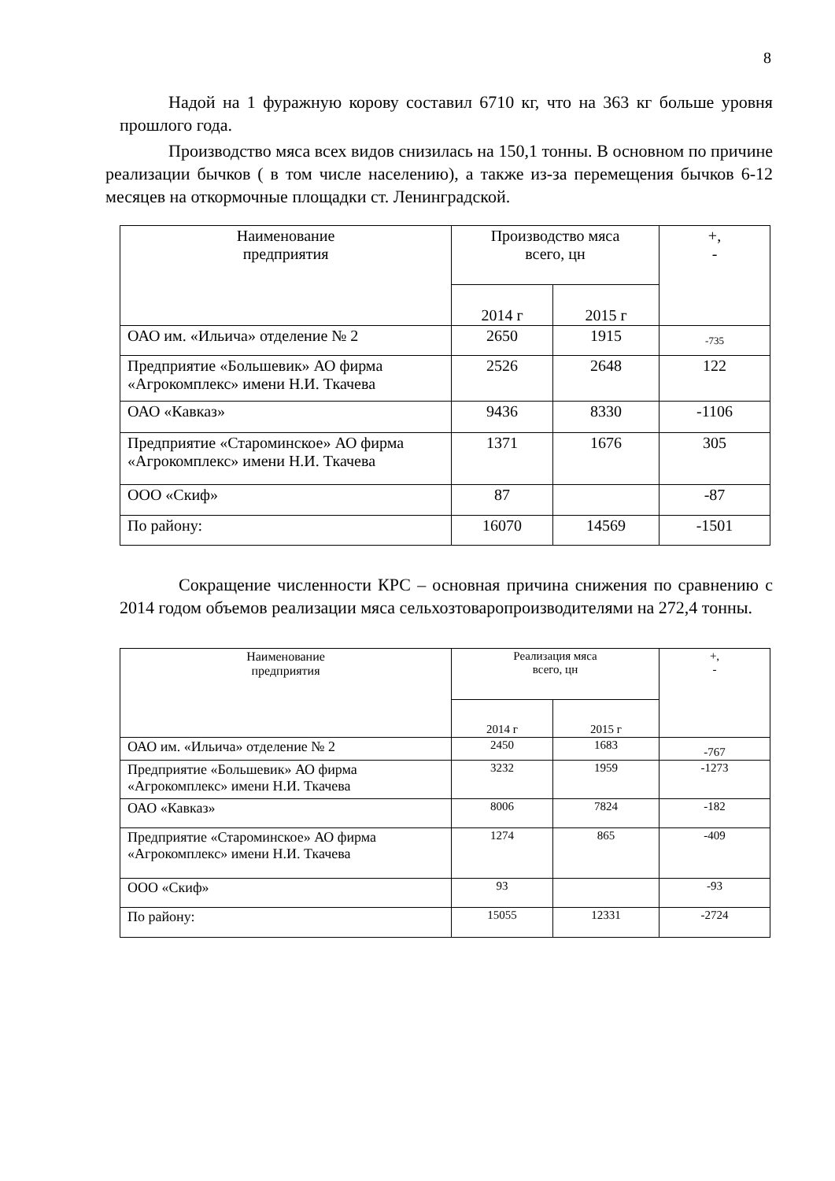8
Надой на 1 фуражную корову составил 6710 кг, что на 363 кг больше уровня прошлого года.
Производство мяса всех видов снизилась на 150,1 тонны. В основном по причине реализации бычков ( в том числе населению), а также из-за перемещения бычков 6-12 месяцев на откормочные площадки ст. Ленинградской.
| Наименование предприятия | Производство мяса всего, цн | | +, - |
| --- | --- | --- | --- |
| | 2014 г | 2015 г | |
| ОАО им. «Ильича» отделение № 2 | 2650 | 1915 | -735 |
| Предприятие «Большевик» АО фирма «Агрокомплекс» имени Н.И. Ткачева | 2526 | 2648 | 122 |
| ОАО «Кавказ» | 9436 | 8330 | -1106 |
| Предприятие «Староминское» АО фирма «Агрокомплекс» имени Н.И. Ткачева | 1371 | 1676 | 305 |
| ООО «Скиф» | 87 | | -87 |
| По району: | 16070 | 14569 | -1501 |
Сокращение численности КРС – основная причина снижения по сравнению с 2014 годом объемов реализации мяса сельхозтоваропроизводителями на 272,4 тонны.
| Наименование предприятия | Реализация мяса всего, цн | | +, - |
| --- | --- | --- | --- |
| | 2014 г | 2015 г | |
| ОАО им. «Ильича» отделение № 2 | 2450 | 1683 | -767 |
| Предприятие «Большевик» АО фирма «Агрокомплекс» имени Н.И. Ткачева | 3232 | 1959 | -1273 |
| ОАО «Кавказ» | 8006 | 7824 | -182 |
| Предприятие «Староминское» АО фирма «Агрокомплекс» имени Н.И. Ткачева | 1274 | 865 | -409 |
| ООО «Скиф» | 93 | | -93 |
| По району: | 15055 | 12331 | -2724 |